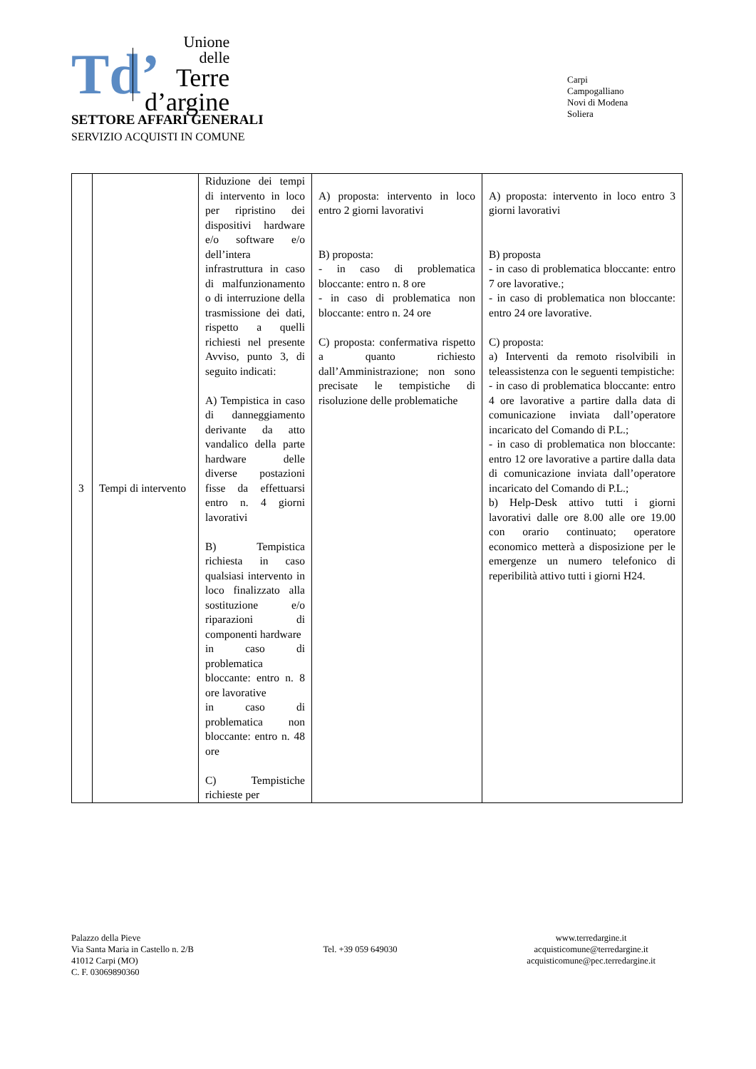Td’
Unione
delle
Terre
d’argine
Carpi
Campogalliano
Novi di Modena
Soliera
SETTORE AFFARI GENERALI
SERVIZIO ACQUISTI IN COMUNE
| 3 | Tempi di intervento | Riduzione dei tempi di intervento in loco per ripristino dei dispositivi hardware e/o software e/o dell’intera infrastruttura in caso di malfunzionamento o di interruzione della trasmissione dei dati, rispetto a quelli richiesti nel presente Avviso, punto 3, di seguito indicati: A) Tempistica in caso di danneggiamento derivante da atto vandalico della parte hardware delle diverse postazioni fisse da effettuarsi entro n. 4 giorni lavorativi B) Tempistica richiesta in caso qualsiasi intervento in loco finalizzato alla sostituzione e/o riparazioni di componenti hardware in caso di problematica bloccante: entro n. 8 ore lavorative in caso di problematica non bloccante: entro n. 48 ore C) Tempistiche richieste per | A) proposta: intervento in loco entro 2 giorni lavorativi B) proposta: - in caso di problematica bloccante: entro n. 8 ore - in caso di problematica non bloccante: entro n. 24 ore C) proposta: confermativa rispetto a quanto richiesto dall’Amministrazione; non sono precisate le tempistiche di risoluzione delle problematiche | A) proposta: intervento in loco entro 3 giorni lavorativi B) proposta - in caso di problematica bloccante: entro 7 ore lavorative.; - in caso di problematica non bloccante: entro 24 ore lavorative. C) proposta: a) Interventi da remoto risolvibili in teleassistenza con le seguenti tempistiche: - in caso di problematica bloccante: entro 4 ore lavorative a partire dalla data di comunicazione inviata dall’operatore incaricato del Comando di P.L.; - in caso di problematica non bloccante: entro 12 ore lavorative a partire dalla data di comunicazione inviata dall’operatore incaricato del Comando di P.L.; b) Help-Desk attivo tutti i giorni lavorativi dalle ore 8.00 alle ore 19.00 con orario continuato; operatore economico metterà a disposizione per le emergenze un numero telefonico di reperibilità attivo tutti i giorni H24. |
Palazzo della Pieve
Via Santa Maria in Castello n. 2/B
41012 Carpi (MO)
C. F. 03069890360
Tel. +39 059 649030 www.terredargine.it
acquisticomune@terredargine.it
acquisticomune@pec.terredargine.it